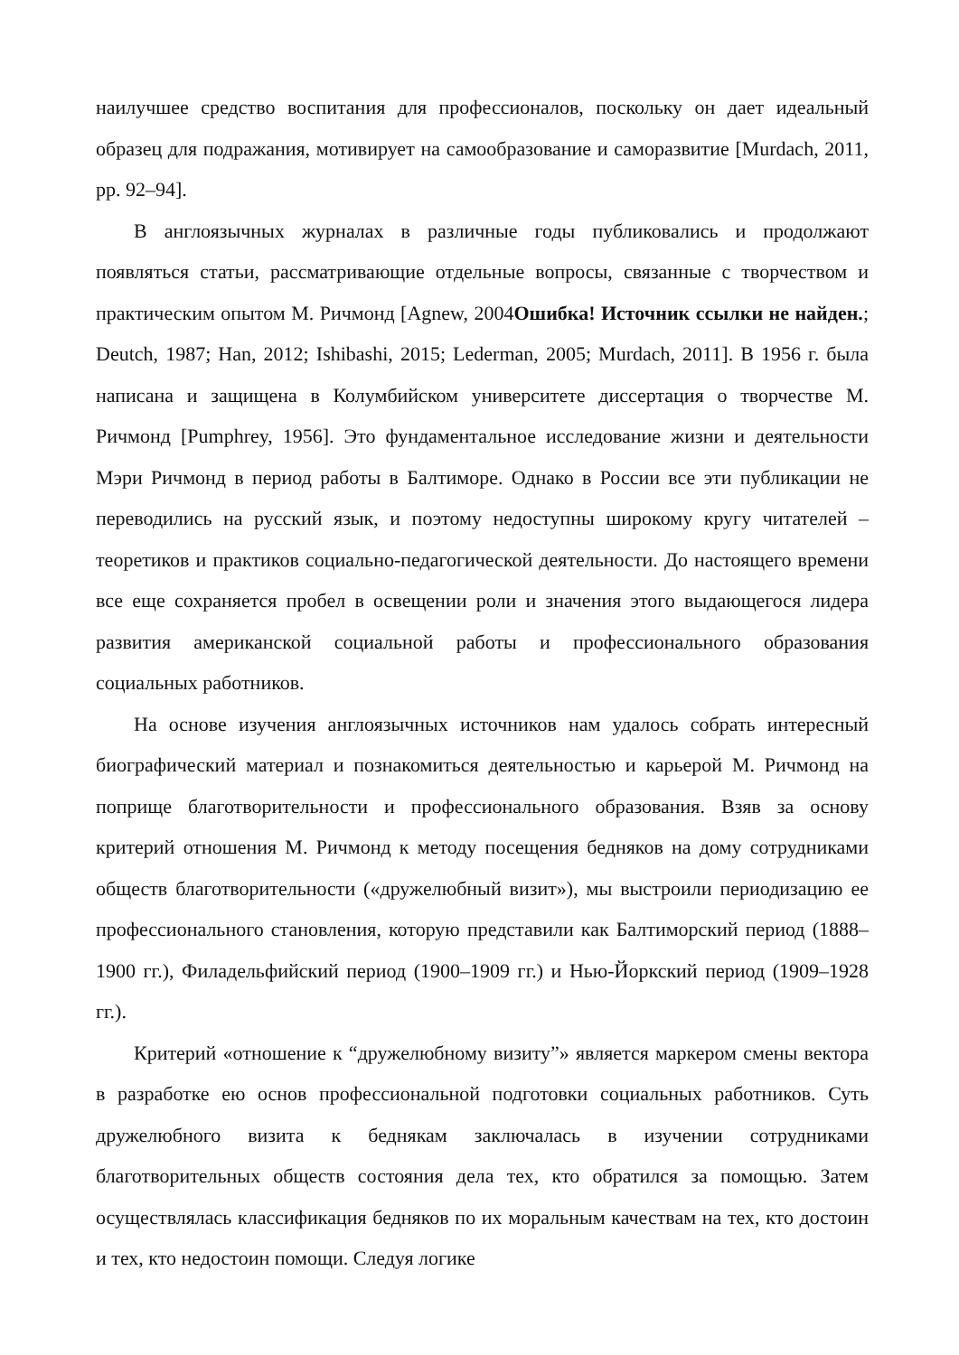наилучшее средство воспитания для профессионалов, поскольку он дает идеальный образец для подражания, мотивирует на самообразование и саморазвитие [Murdach, 2011, pp. 92–94].
В англоязычных журналах в различные годы публиковались и продолжают появляться статьи, рассматривающие отдельные вопросы, связанные с творчеством и практическим опытом М. Ричмонд [Agnew, 2004Ошибка! Источник ссылки не найден.; Deutch, 1987; Han, 2012; Ishibashi, 2015; Lederman, 2005; Murdach, 2011]. В 1956 г. была написана и защищена в Колумбийском университете диссертация о творчестве М. Ричмонд [Pumphrey, 1956]. Это фундаментальное исследование жизни и деятельности Мэри Ричмонд в период работы в Балтиморе. Однако в России все эти публикации не переводились на русский язык, и поэтому недоступны широкому кругу читателей – теоретиков и практиков социально-педагогической деятельности. До настоящего времени все еще сохраняется пробел в освещении роли и значения этого выдающегося лидера развития американской социальной работы и профессионального образования социальных работников.
На основе изучения англоязычных источников нам удалось собрать интересный биографический материал и познакомиться деятельностью и карьерой М. Ричмонд на поприще благотворительности и профессионального образования. Взяв за основу критерий отношения М. Ричмонд к методу посещения бедняков на дому сотрудниками обществ благотворительности («дружелюбный визит»), мы выстроили периодизацию ее профессионального становления, которую представили как Балтиморский период (1888–1900 гг.), Филадельфийский период (1900–1909 гг.) и Нью-Йоркский период (1909–1928 гг.).
Критерий «отношение к “дружелюбному визиту”» является маркером смены вектора в разработке ею основ профессиональной подготовки социальных работников. Суть дружелюбного визита к беднякам заключалась в изучении сотрудниками благотворительных обществ состояния дела тех, кто обратился за помощью. Затем осуществлялась классификация бедняков по их моральным качествам на тех, кто достоин и тех, кто недостоин помощи. Следуя логике